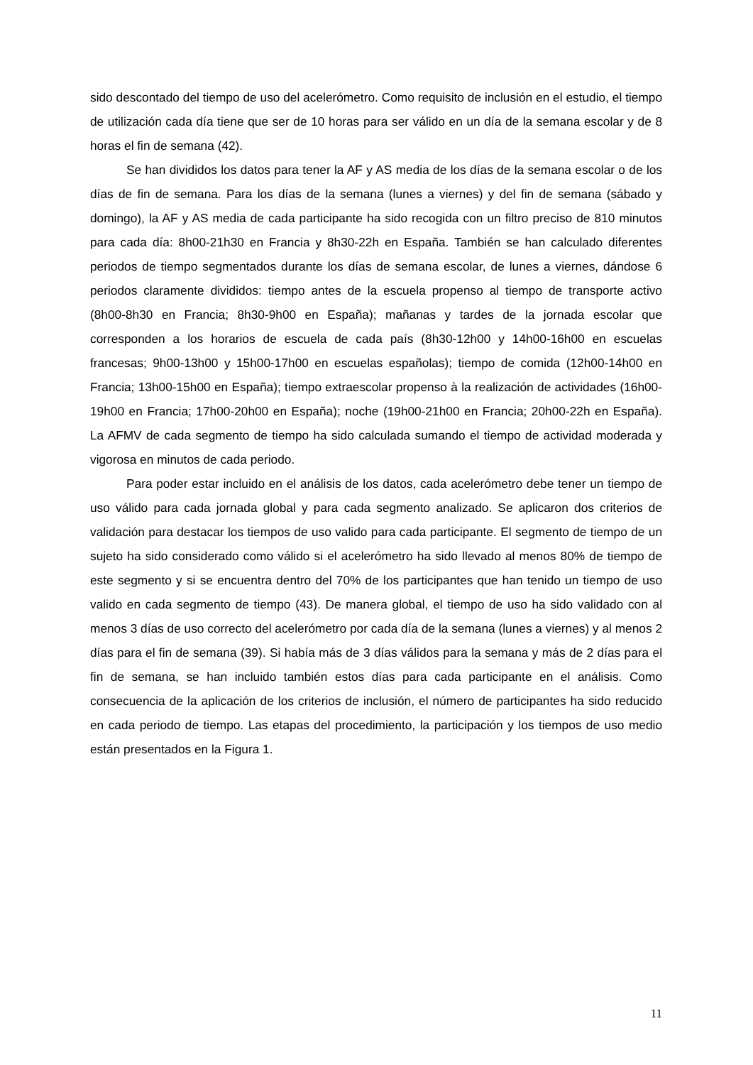sido descontado del tiempo de uso del acelerómetro. Como requisito de inclusión en el estudio, el tiempo de utilización cada día tiene que ser de 10 horas para ser válido en un día de la semana escolar y de 8 horas el fin de semana (42).
Se han divididos los datos para tener la AF y AS media de los días de la semana escolar o de los días de fin de semana. Para los días de la semana (lunes a viernes) y del fin de semana (sábado y domingo), la AF y AS media de cada participante ha sido recogida con un filtro preciso de 810 minutos para cada día: 8h00-21h30 en Francia y 8h30-22h en España. También se han calculado diferentes periodos de tiempo segmentados durante los días de semana escolar, de lunes a viernes, dándose 6 periodos claramente divididos: tiempo antes de la escuela propenso al tiempo de transporte activo (8h00-8h30 en Francia; 8h30-9h00 en España); mañanas y tardes de la jornada escolar que corresponden a los horarios de escuela de cada país (8h30-12h00 y 14h00-16h00 en escuelas francesas; 9h00-13h00 y 15h00-17h00 en escuelas españolas); tiempo de comida (12h00-14h00 en Francia; 13h00-15h00 en España); tiempo extraescolar propenso à la realización de actividades (16h00-19h00 en Francia; 17h00-20h00 en España); noche (19h00-21h00 en Francia; 20h00-22h en España). La AFMV de cada segmento de tiempo ha sido calculada sumando el tiempo de actividad moderada y vigorosa en minutos de cada periodo.
Para poder estar incluido en el análisis de los datos, cada acelerómetro debe tener un tiempo de uso válido para cada jornada global y para cada segmento analizado. Se aplicaron dos criterios de validación para destacar los tiempos de uso valido para cada participante. El segmento de tiempo de un sujeto ha sido considerado como válido si el acelerómetro ha sido llevado al menos 80% de tiempo de este segmento y si se encuentra dentro del 70% de los participantes que han tenido un tiempo de uso valido en cada segmento de tiempo (43). De manera global, el tiempo de uso ha sido validado con al menos 3 días de uso correcto del acelerómetro por cada día de la semana (lunes a viernes) y al menos 2 días para el fin de semana (39). Si había más de 3 días válidos para la semana y más de 2 días para el fin de semana, se han incluido también estos días para cada participante en el análisis. Como consecuencia de la aplicación de los criterios de inclusión, el número de participantes ha sido reducido en cada periodo de tiempo. Las etapas del procedimiento, la participación y los tiempos de uso medio están presentados en la Figura 1.
11